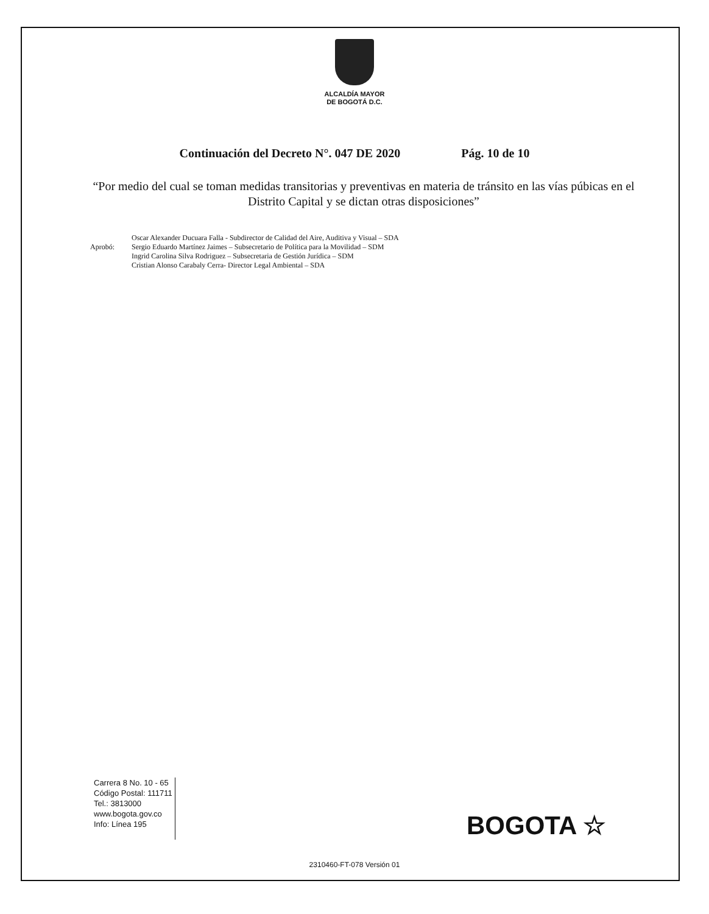ALCALDÍA MAYOR
DE BOGOTÁ D.C.
Continuación del Decreto N°. 047 DE 2020 Pág. 10 de 10
“Por medio del cual se toman medidas transitorias y preventivas en materia de tránsito en las vías púbicas en el Distrito Capital y se dictan otras disposiciones”
Aprobó:
Oscar Alexander Ducuara Falla - Subdirector de Calidad del Aire, Auditiva y Visual – SDA
Sergio Eduardo Martínez Jaimes – Subsecretario de Política para la Movilidad – SDM
Ingrid Carolina Silva Rodriguez – Subsecretaria de Gestión Jurídica – SDM
Cristian Alonso Carabaly Cerra- Director Legal Ambiental – SDA
Carrera 8 No. 10 - 65
Código Postal: 111711
Tel.: 3813000
www.bogota.gov.co
Info: Línea 195
BOGOTA ☆
2310460-FT-078 Versión 01